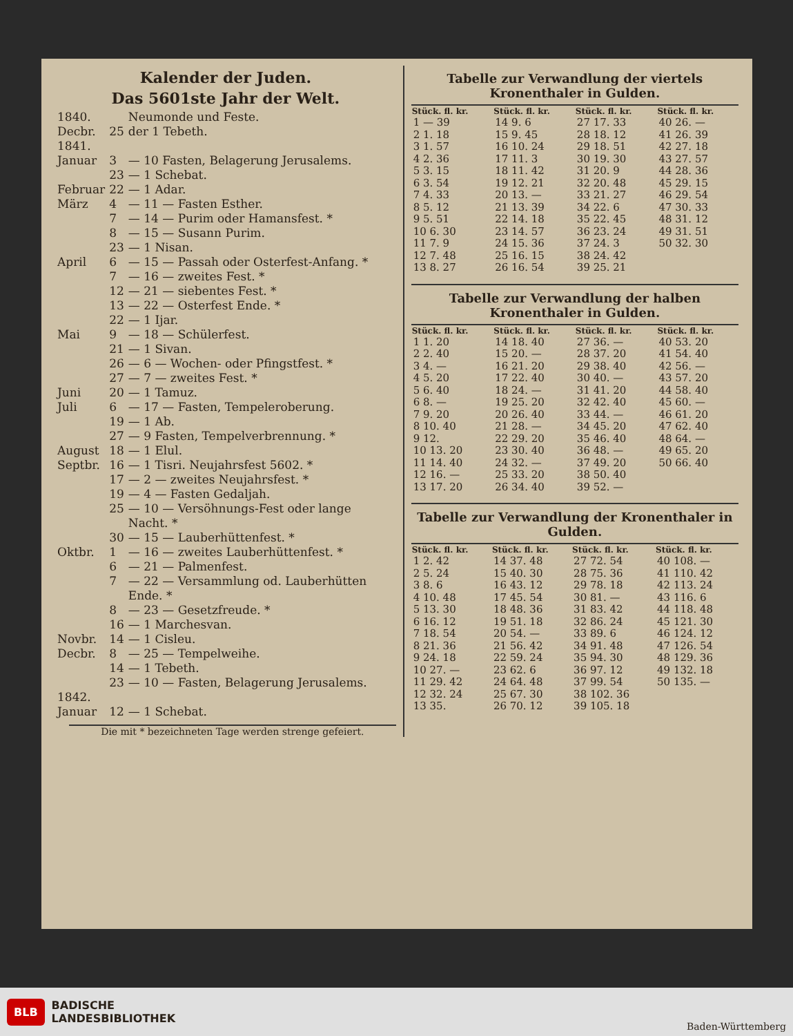Kalender der Juden.
Das 5601ste Jahr der Welt.
| 1840. | | Neumonde und Feste. |
| Decbr. | 25 | der 1 Tebeth. |
| 1841. | | |
| Januar | 3 | — 10 Fasten, Belagerung Jerusalems. |
| | 23 | — 1 Schebat. |
| Februar | 22 | — 1 Adar. |
| März | 4 | — 11 — Fasten Esther. |
| | 7 | — 14 — Purim oder Hamansfest. * |
| | 8 | — 15 — Susann Purim. |
| | 23 | — 1 Nisan. |
| April | 6 | — 15 — Passah oder Osterfest-Anfang. * |
| | 7 | — 16 — zweites Fest. * |
| | 12 | — 21 — siebentes Fest. * |
| | 13 | — 22 — Osterfest Ende. * |
| | 22 | — 1 Ijar. |
| Mai | 9 | — 18 — Schülerfest. |
| | 21 | — 1 Sivan. |
| | 26 | — 6 — Wochen- oder Pfingstfest. * |
| | 27 | — 7 — zweites Fest. * |
| Juni | 20 | — 1 Tamuz. |
| Juli | 6 | — 17 — Fasten, Tempeleroberung. |
| | 19 | — 1 Ab. |
| | 27 | — 9 Fasten, Tempelverbrennung. * |
| August | 18 | — 1 Elul. |
| Septbr. | 16 | — 1 Tisri. Neujahrsfest 5602. * |
| | 17 | — 2 — zweites Neujahrsfest. * |
| | 19 | — 4 — Fasten Gedaljah. |
| | 25 | — 10 — Versöhnungs-Fest oder lange Nacht. * |
| | 30 | — 15 — Lauberhüttenfest. * |
| Oktbr. | 1 | — 16 — zweites Lauberhüttenfest. * |
| | 6 | — 21 — Palmenfest. |
| | 7 | — 22 — Versammlung od. Lauberhütten Ende. * |
| | 8 | — 23 — Gesetzfreude. * |
| | 16 | — 1 Marchesvan. |
| Novbr. | 14 | — 1 Cisleu. |
| Decbr. | 8 | — 25 — Tempelweihe. |
| | 14 | — 1 Tebeth. |
| | 23 | — 10 — Fasten, Belagerung Jerusalems. |
| 1842. | | |
| Januar | 12 | — 1 Schebat. |
Die mit * bezeichneten Tage werden strenge gefeiert.
Tabelle zur Verwandlung der viertels Kronenthaler in Gulden.
| Stück. fl. kr. | Stück. fl. kr. | Stück. fl. kr. | Stück. fl. kr. |
| --- | --- | --- | --- |
| 1 — 39 | 14 9. 6 | 27 17. 33 | 40 26. — |
| 2 1. 18 | 15 9. 45 | 28 18. 12 | 41 26. 39 |
| 3 1. 57 | 16 10. 24 | 29 18. 51 | 42 27. 18 |
| 4 2. 36 | 17 11. 3 | 30 19. 30 | 43 27. 57 |
| 5 3. 15 | 18 11. 42 | 31 20. 9 | 44 28. 36 |
| 6 3. 54 | 19 12. 21 | 32 20. 48 | 45 29. 15 |
| 7 4. 33 | 20 13. — | 33 21. 27 | 46 29. 54 |
| 8 5. 12 | 21 13. 39 | 34 22. 6 | 47 30. 33 |
| 9 5. 51 | 22 14. 18 | 35 22. 45 | 48 31. 12 |
| 10 6. 30 | 23 14. 57 | 36 23. 24 | 49 31. 51 |
| 11 7. 9 | 24 15. 36 | 37 24. 3 | 50 32. 30 |
| 12 7. 48 | 25 16. 15 | 38 24. 42 | |
| 13 8. 27 | 26 16. 54 | 39 25. 21 | |
Tabelle zur Verwandlung der halben Kronenthaler in Gulden.
| Stück. fl. kr. | Stück. fl. kr. | Stück. fl. kr. | Stück. fl. kr. |
| --- | --- | --- | --- |
| 1 1. 20 | 14 18. 40 | 27 36. — | 40 53. 20 |
| 2 2. 40 | 15 20. — | 28 37. 20 | 41 54. 40 |
| 3 4. — | 16 21. 20 | 29 38. 40 | 42 56. — |
| 4 5. 20 | 17 22. 40 | 30 40. — | 43 57. 20 |
| 5 6. 40 | 18 24. — | 31 41. 20 | 44 58. 40 |
| 6 8. — | 19 25. 20 | 32 42. 40 | 45 60. — |
| 7 9. 20 | 20 26. 40 | 33 44. — | 46 61. 20 |
| 8 10. 40 | 21 28. — | 34 45. 20 | 47 62. 40 |
| 9 12. | 22 29. 20 | 35 46. 40 | 48 64. — |
| 10 13. 20 | 23 30. 40 | 36 48. — | 49 65. 20 |
| 11 14. 40 | 24 32. — | 37 49. 20 | 50 66. 40 |
| 12 16. — | 25 33. 20 | 38 50. 40 | |
| 13 17. 20 | 26 34. 40 | 39 52. — | |
Tabelle zur Verwandlung der Kronenthaler in Gulden.
| Stück. fl. kr. | Stück. fl. kr. | Stück. fl. kr. | Stück. fl. kr. |
| --- | --- | --- | --- |
| 1 2. 42 | 14 37. 48 | 27 72. 54 | 40 108. — |
| 2 5. 24 | 15 40. 30 | 28 75. 36 | 41 110. 42 |
| 3 8. 6 | 16 43. 12 | 29 78. 18 | 42 113. 24 |
| 4 10. 48 | 17 45. 54 | 30 81. — | 43 116. 6 |
| 5 13. 30 | 18 48. 36 | 31 83. 42 | 44 118. 48 |
| 6 16. 12 | 19 51. 18 | 32 86. 24 | 45 121. 30 |
| 7 18. 54 | 20 54. — | 33 89. 6 | 46 124. 12 |
| 8 21. 36 | 21 56. 42 | 34 91. 48 | 47 126. 54 |
| 9 24. 18 | 22 59. 24 | 35 94. 30 | 48 129. 36 |
| 10 27. — | 23 62. 6 | 36 97. 12 | 49 132. 18 |
| 11 29. 42 | 24 64. 48 | 37 99. 54 | 50 135. — |
| 12 32. 24 | 25 67. 30 | 38 102. 36 | |
| 13 35. | 26 70. 12 | 39 105. 18 | |
BLB BADISCHE
LANDESBIBLIOTHEK
Baden-Württemberg